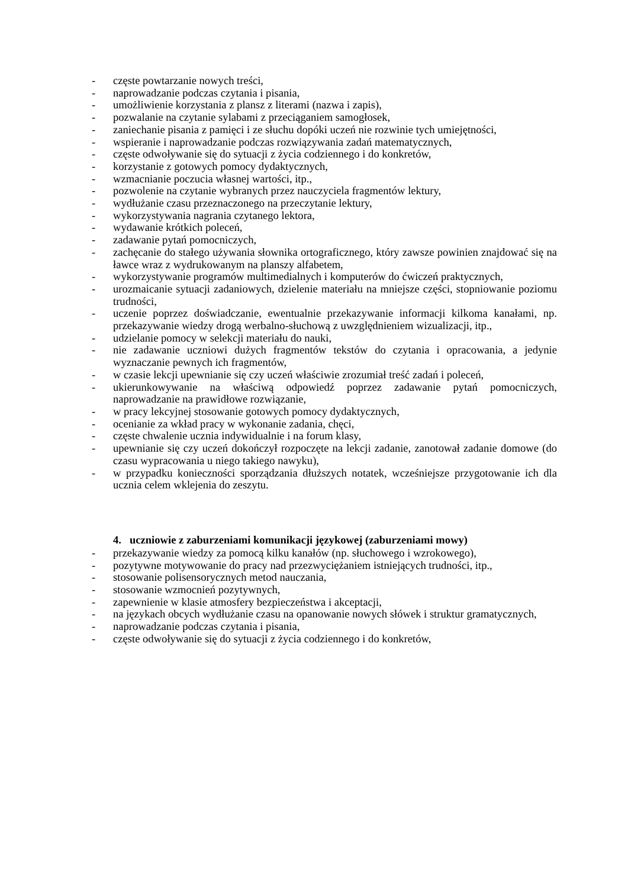- częste powtarzanie nowych treści,
- naprowadzanie podczas czytania i pisania,
- umożliwienie korzystania z plansz z literami (nazwa i zapis),
- pozwalanie na czytanie sylabami z przeciąganiem samogłosek,
- zaniechanie pisania z pamięci i ze słuchu dopóki uczeń nie rozwinie tych umiejętności,
- wspieranie i naprowadzanie podczas rozwiązywania zadań matematycznych,
- częste odwoływanie się do sytuacji z życia codziennego i do konkretów,
- korzystanie z gotowych pomocy dydaktycznych,
- wzmacnianie poczucia własnej wartości, itp.,
- pozwolenie na czytanie wybranych przez nauczyciela fragmentów lektury,
- wydłużanie czasu przeznaczonego na przeczytanie lektury,
- wykorzystywania nagrania czytanego lektora,
- wydawanie krótkich poleceń,
- zadawanie pytań pomocniczych,
- zachęcanie do stałego używania słownika ortograficznego, który zawsze powinien znajdować się na ławce wraz z wydrukowanym na planszy alfabetem,
- wykorzystywanie programów multimedialnych i komputerów do ćwiczeń praktycznych,
- urozmaicanie sytuacji zadaniowych, dzielenie materiału na mniejsze części, stopniowanie poziomu trudności,
- uczenie poprzez doświadczanie, ewentualnie przekazywanie informacji kilkoma kanałami, np. przekazywanie wiedzy drogą werbalno-słuchową z uwzględnieniem wizualizacji, itp.,
- udzielanie pomocy w selekcji materiału do nauki,
- nie zadawanie uczniowi dużych fragmentów tekstów do czytania i opracowania, a jedynie wyznaczanie pewnych ich fragmentów,
- w czasie lekcji upewnianie się czy uczeń właściwie zrozumiał treść zadań i poleceń,
- ukierunkowywanie na właściwą odpowiedź poprzez zadawanie pytań pomocniczych, naprowadzanie na prawidłowe rozwiązanie,
- w pracy lekcyjnej stosowanie gotowych pomocy dydaktycznych,
- ocenianie za wkład pracy w wykonanie zadania, chęci,
- częste chwalenie ucznia indywidualnie i na forum klasy,
- upewnianie się czy uczeń dokończył rozpoczęte na lekcji zadanie, zanotował zadanie domowe (do czasu wypracowania u niego takiego nawyku),
- w przypadku konieczności sporządzania dłuższych notatek, wcześniejsze przygotowanie ich dla ucznia celem wklejenia do zeszytu.
4. uczniowie z zaburzeniami komunikacji językowej (zaburzeniami mowy)
- przekazywanie wiedzy za pomocą kilku kanałów (np. słuchowego i wzrokowego),
- pozytywne motywowanie do pracy nad przezwyciężaniem istniejących trudności, itp.,
- stosowanie polisensorycznych metod nauczania,
- stosowanie wzmocnień pozytywnych,
- zapewnienie w klasie atmosfery bezpieczeństwa i akceptacji,
- na językach obcych wydłużanie czasu na opanowanie nowych słówek i struktur gramatycznych,
- naprowadzanie podczas czytania i pisania,
- częste odwoływanie się do sytuacji z życia codziennego i do konkretów,